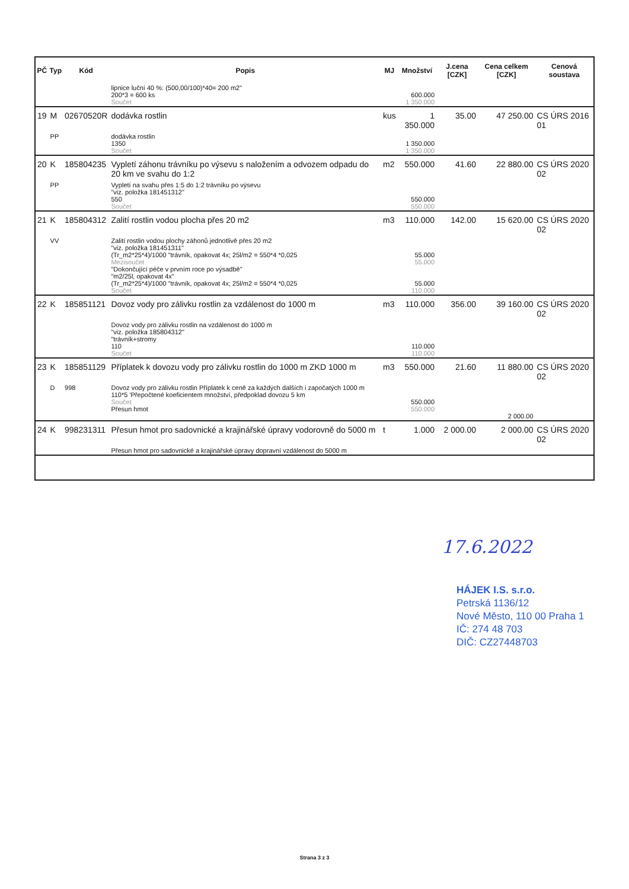| PČ | Typ | Kód | Popis | MJ | Množství | J.cena [CZK] | Cena celkem [CZK] | Cenová soustava |
| --- | --- | --- | --- | --- | --- | --- | --- | --- |
| | | | lipnice luční 40 %: (500,00/100)*40= 200 m2" 200*3 = 600 ks Součet | | 600.000 1 350.000 | | | |
| 19 | M | 02670520R | dodávka rostlin | kus | 1 350.000 | 35.00 | 47 250.00 | CS ÚRS 2016 01 |
| | PP | | dodávka rostlin 1350 Součet | | 1 350.000 1 350.000 | | | |
| 20 | K | 185804235 | Vypletí záhonu trávníku po výsevu s naložením a odvozem odpadu do 20 km ve svahu do 1:2 | m2 | 550.000 | 41.60 | 22 880.00 | CS ÚRS 2020 02 |
| | PP | | Vypletí na svahu přes 1:5 do 1:2 trávníku po výsevu "viz. položka 181451312" 550 Součet | | 550.000 550.000 | | | |
| 21 | K | 185804312 | Zalití rostlin vodou plocha přes 20 m2 | m3 | 110.000 | 142.00 | 15 620.00 | CS ÚRS 2020 02 |
| | VV | | Zalití rostlin vodou plochy záhonů jednotlivě přes 20 m2 "viz. položka 181451311" (Tr_m2*25*4)/1000 "trávník, opakovat 4x; 25l/m2 = 550*4 *0,025 Mezisoučet "Dokončující péče v prvním roce po výsadbě" "m2/25l, opakovat 4x" (Tr_m2*25*4)/1000 "trávník, opakovat 4x; 25l/m2 = 550*4 *0,025 Součet | | 55.000 55.000 55.000 110.000 | | | |
| 22 | K | 185851121 | Dovoz vody pro zálivku rostlin za vzdálenost do 1000 m | m3 | 110.000 | 356.00 | 39 160.00 | CS ÚRS 2020 02 |
| | | | Dovoz vody pro zálivku rostlin na vzdálenost do 1000 m "viz. položka 185804312" "trávník+stromy 110 Součet | | 110.000 110.000 | | | |
| 23 | K | 185851129 | Příplatek k dovozu vody pro zálivku rostlin do 1000 m ZKD 1000 m | m3 | 550.000 | 21.60 | 11 880.00 | CS ÚRS 2020 02 |
| | D | 998 | Dovoz vody pro zálivku rostlin Příplatek k ceně za každých dalších i započatých 1000 m 110*5 'Přepočtené koeficientem množství, předpoklad dovozu 5 km Součet Přesun hmot | | 550.000 550.000 | | 2 000.00 | |
| 24 | K | 998231311 | Přesun hmot pro sadovnické a krajinářské úpravy vodorovně do 5000 m | t | 1.000 | 2 000.00 | 2 000.00 | CS ÚRS 2020 02 |
| | | | Přesun hmot pro sadovnické a krajinářské úpravy dopravní vzdálenost do 5000 m | | | | | |
17.6.2022
HÁJEK I.S. s.r.o.
Petrská 1136/12
Nové Město, 110 00 Praha 1
IČ: 274 48 703
DIČ: CZ27448703
Strana 3 z 3